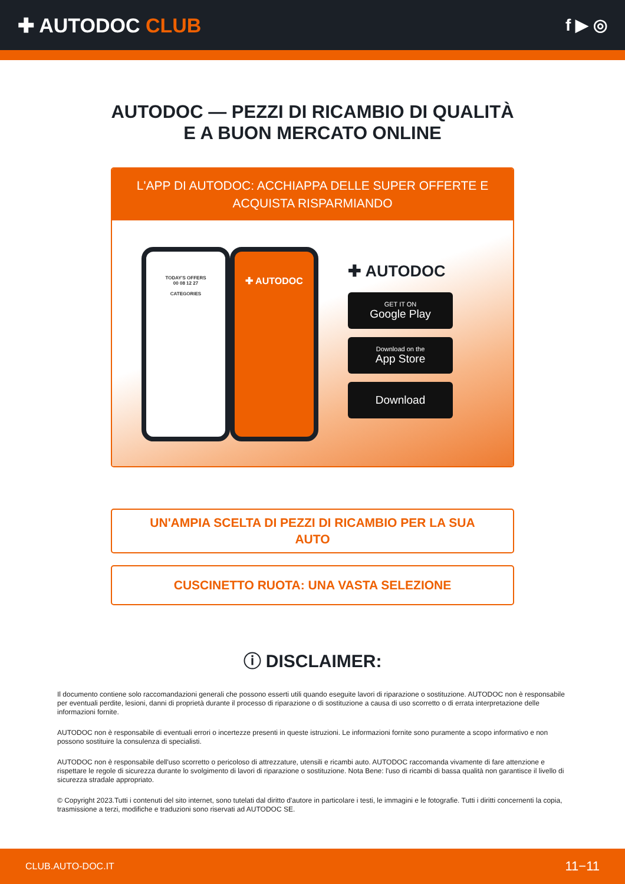✚ AUTODOC CLUB
f ▶ ◎
AUTODOC — PEZZI DI RICAMBIO DI QUALITÀ E A BUON MERCATO ONLINE
L'APP DI AUTODOC: ACCHIAPPA DELLE SUPER OFFERTE E ACQUISTA RISPARMIANDO
TODAY'S OFFERS
00 08 12 27
CATEGORIES
✚ AUTODOC
✚ AUTODOC
GET IT ON
Google Play
Download on the
App Store
Download
UN'AMPIA SCELTA DI PEZZI DI RICAMBIO PER LA SUA AUTO
CUSCINETTO RUOTA: UNA VASTA SELEZIONE
ⓘ DISCLAIMER:
Il documento contiene solo raccomandazioni generali che possono esserti utili quando eseguite lavori di riparazione o sostituzione. AUTODOC non è responsabile per eventuali perdite, lesioni, danni di proprietà durante il processo di riparazione o di sostituzione a causa di uso scorretto o di errata interpretazione delle informazioni fornite.
AUTODOC non è responsabile di eventuali errori o incertezze presenti in queste istruzioni. Le informazioni fornite sono puramente a scopo informativo e non possono sostituire la consulenza di specialisti.
AUTODOC non è responsabile dell'uso scorretto o pericoloso di attrezzature, utensili e ricambi auto. AUTODOC raccomanda vivamente di fare attenzione e rispettare le regole di sicurezza durante lo svolgimento di lavori di riparazione o sostituzione. Nota Bene: l'uso di ricambi di bassa qualità non garantisce il livello di sicurezza stradale appropriato.
© Copyright 2023.Tutti i contenuti del sito internet, sono tutelati dal diritto d'autore in particolare i testi, le immagini e le fotografie. Tutti i diritti concernenti la copia, trasmissione a terzi, modifiche e traduzioni sono riservati ad AUTODOC SE.
CLUB.AUTO-DOC.IT 11−11